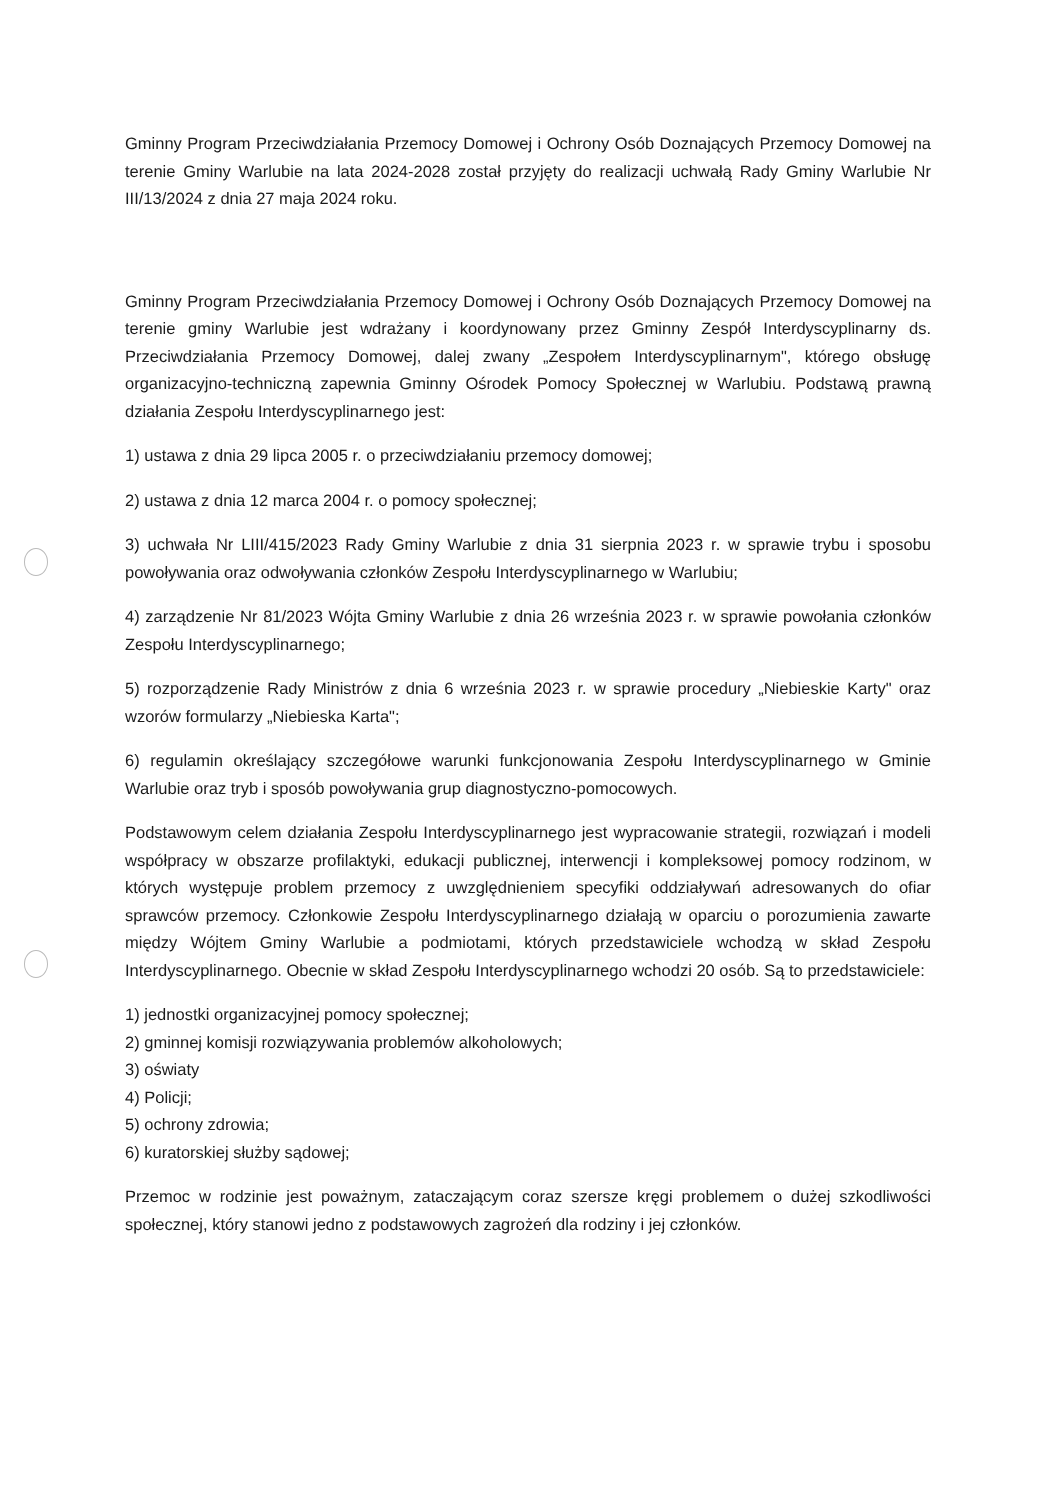Gminny Program Przeciwdziałania Przemocy Domowej i Ochrony Osób Doznających Przemocy Domowej na terenie Gminy Warlubie na lata 2024-2028 został przyjęty do realizacji uchwałą Rady Gminy Warlubie Nr III/13/2024 z dnia 27 maja 2024 roku.
Gminny Program Przeciwdziałania Przemocy Domowej i Ochrony Osób Doznających Przemocy Domowej na terenie gminy Warlubie jest wdrażany i koordynowany przez Gminny Zespół Interdyscyplinarny ds. Przeciwdziałania Przemocy Domowej, dalej zwany „Zespołem Interdyscyplinarnym", którego obsługę organizacyjno-techniczną zapewnia Gminny Ośrodek Pomocy Społecznej w Warlubiu. Podstawą prawną działania Zespołu Interdyscyplinarnego jest:
1) ustawa z dnia 29 lipca 2005 r. o przeciwdziałaniu przemocy domowej;
2) ustawa z dnia 12 marca 2004 r. o pomocy społecznej;
3) uchwała Nr LIII/415/2023 Rady Gminy Warlubie z dnia 31 sierpnia 2023 r. w sprawie trybu i sposobu powoływania oraz odwoływania członków Zespołu Interdyscyplinarnego w Warlubiu;
4) zarządzenie Nr 81/2023 Wójta Gminy Warlubie z dnia 26 września 2023 r. w sprawie powołania członków Zespołu Interdyscyplinarnego;
5) rozporządzenie Rady Ministrów z dnia 6 września 2023 r. w sprawie procedury „Niebieskie Karty" oraz wzorów formularzy „Niebieska Karta";
6) regulamin określający szczegółowe warunki funkcjonowania Zespołu Interdyscyplinarnego w Gminie Warlubie oraz tryb i sposób powoływania grup diagnostyczno-pomocowych.
Podstawowym celem działania Zespołu Interdyscyplinarnego jest wypracowanie strategii, rozwiązań i modeli współpracy w obszarze profilaktyki, edukacji publicznej, interwencji i kompleksowej pomocy rodzinom, w których występuje problem przemocy z uwzględnieniem specyfiki oddziaływań adresowanych do ofiar sprawców przemocy. Członkowie Zespołu Interdyscyplinarnego działają w oparciu o porozumienia zawarte między Wójtem Gminy Warlubie a podmiotami, których przedstawiciele wchodzą w skład Zespołu Interdyscyplinarnego. Obecnie w skład Zespołu Interdyscyplinarnego wchodzi 20 osób. Są to przedstawiciele:
1) jednostki organizacyjnej pomocy społecznej;
2) gminnej komisji rozwiązywania problemów alkoholowych;
3) oświaty
4) Policji;
5) ochrony zdrowia;
6) kuratorskiej służby sądowej;
Przemoc w rodzinie jest poważnym, zataczającym coraz szersze kręgi problemem o dużej szkodliwości społecznej, który stanowi jedno z podstawowych zagrożeń dla rodziny i jej członków.